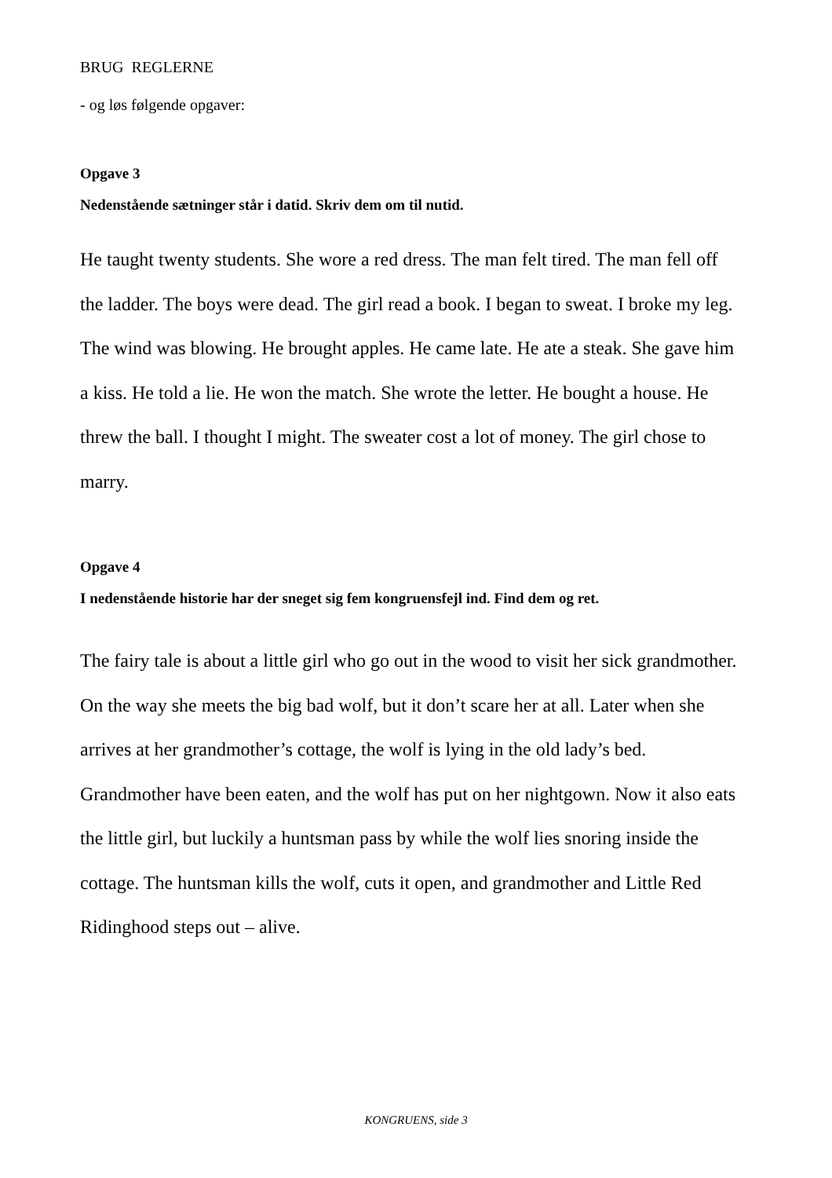BRUG REGLERNE
- og løs følgende opgaver:
Opgave 3
Nedenstående sætninger står i datid. Skriv dem om til nutid.
He taught twenty students. She wore a red dress. The man felt tired. The man fell off the ladder. The boys were dead. The girl read a book. I began to sweat. I broke my leg. The wind was blowing. He brought apples. He came late. He ate a steak. She gave him a kiss. He told a lie. He won the match. She wrote the letter. He bought a house. He threw the ball. I thought I might. The sweater cost a lot of money. The girl chose to marry.
Opgave 4
I nedenstående historie har der sneget sig fem kongruensfejl ind. Find dem og ret.
The fairy tale is about a little girl who go out in the wood to visit her sick grandmother. On the way she meets the big bad wolf, but it don’t scare her at all. Later when she arrives at her grandmother’s cottage, the wolf is lying in the old lady’s bed. Grandmother have been eaten, and the wolf has put on her nightgown. Now it also eats the little girl, but luckily a huntsman pass by while the wolf lies snoring inside the cottage. The huntsman kills the wolf, cuts it open, and grandmother and Little Red Ridinghood steps out – alive.
KONGRUENS, side 3